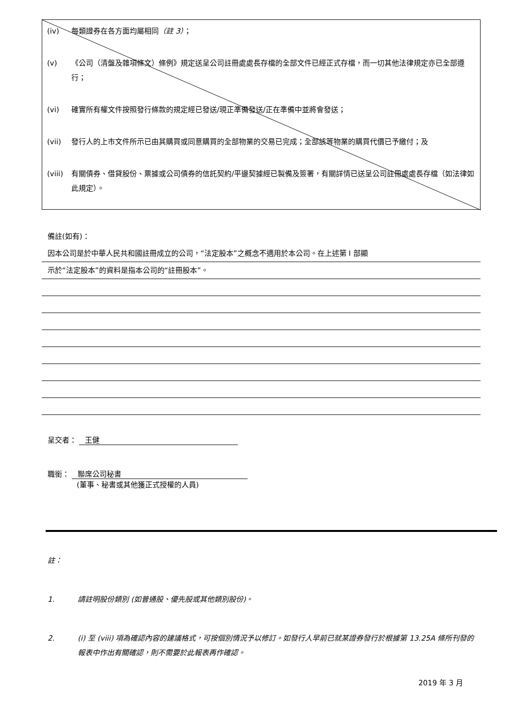(iv) 每類證券在各方面均屬相同（註 3）；
(v) 《公司（清盤及雜項條文）條例》規定送呈公司註冊處處長存檔的全部文件已經正式存檔，而一切其他法律規定亦已全部遵行；
(vi) 確實所有權文件按照發行條款的規定經已發送/現正準備發送/正在準備中並將會發送；
(vii) 發行人的上市文件所示已由其購買或同意購買的全部物業的交易已完成；全部該等物業的購買代價已予繳付；及
(viii) 有關債券、借貸股份、票據或公司債券的信託契約/平邊契據經已製備及簽署，有關詳情已送呈公司註冊處處長存檔（如法律如此規定）。
備註(如有)：
因本公司是於中華人民共和國註冊成立的公司，“法定股本”之概念不適用於本公司。在上述第 I 部顯
示於“法定股本”的資料是指本公司的“註冊股本”。
呈交者： 王健
職銜： 聯席公司秘書
(董事、秘書或其他獲正式授權的人員)
註：
1. 請註明股份類別 (如普通股、優先股或其他類別股份)。
2. (i) 至 (viii) 項為確認內容的建議格式，可按個別情況予以修訂。如發行人早前已就某證券發行於根據第 13.25A 條所刊發的報表中作出有關確認，則不需要於此報表再作確認。
2019 年 3 月